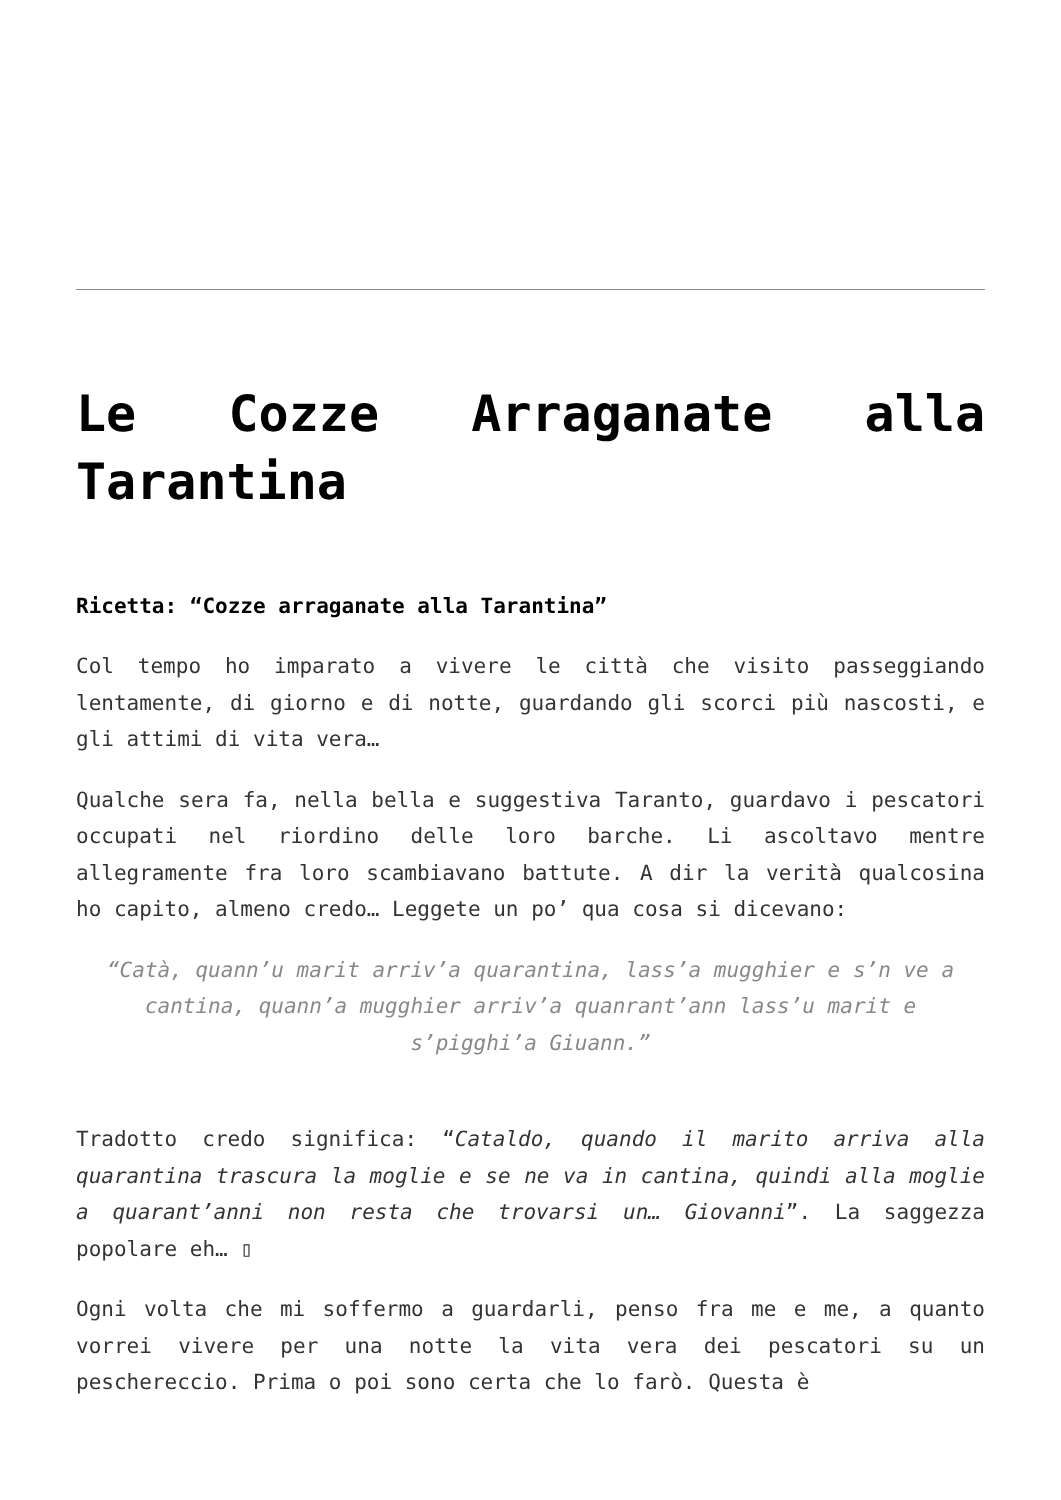Le Cozze Arraganate alla Tarantina
Ricetta: “Cozze arraganate alla Tarantina”
Col tempo ho imparato a vivere le città che visito passeggiando lentamente, di giorno e di notte, guardando gli scorci più nascosti, e gli attimi di vita vera…
Qualche sera fa, nella bella e suggestiva Taranto, guardavo i pescatori occupati nel riordino delle loro barche. Li ascoltavo mentre allegramente fra loro scambiavano battute. A dir la verità qualcosina ho capito, almeno credo… Leggete un po’ qua cosa si dicevano:
“Catà, quann’u marit arriv’a quarantina, lass’a mugghier e s’n ve a cantina, quann’a mugghier arriv’a quanrant’ann lass’u marit e s’pigghi’a Giuann.”
Tradotto credo significa: “Cataldo, quando il marito arriva alla quarantina trascura la moglie e se ne va in cantina, quindi alla moglie a quarant’anni non resta che trovarsi un… Giovanni”. La saggezza popolare eh… ▯
Ogni volta che mi soffermo a guardarli, penso fra me e me, a quanto vorrei vivere per una notte la vita vera dei pescatori su un peschereccio. Prima o poi sono certa che lo farò. Questa è